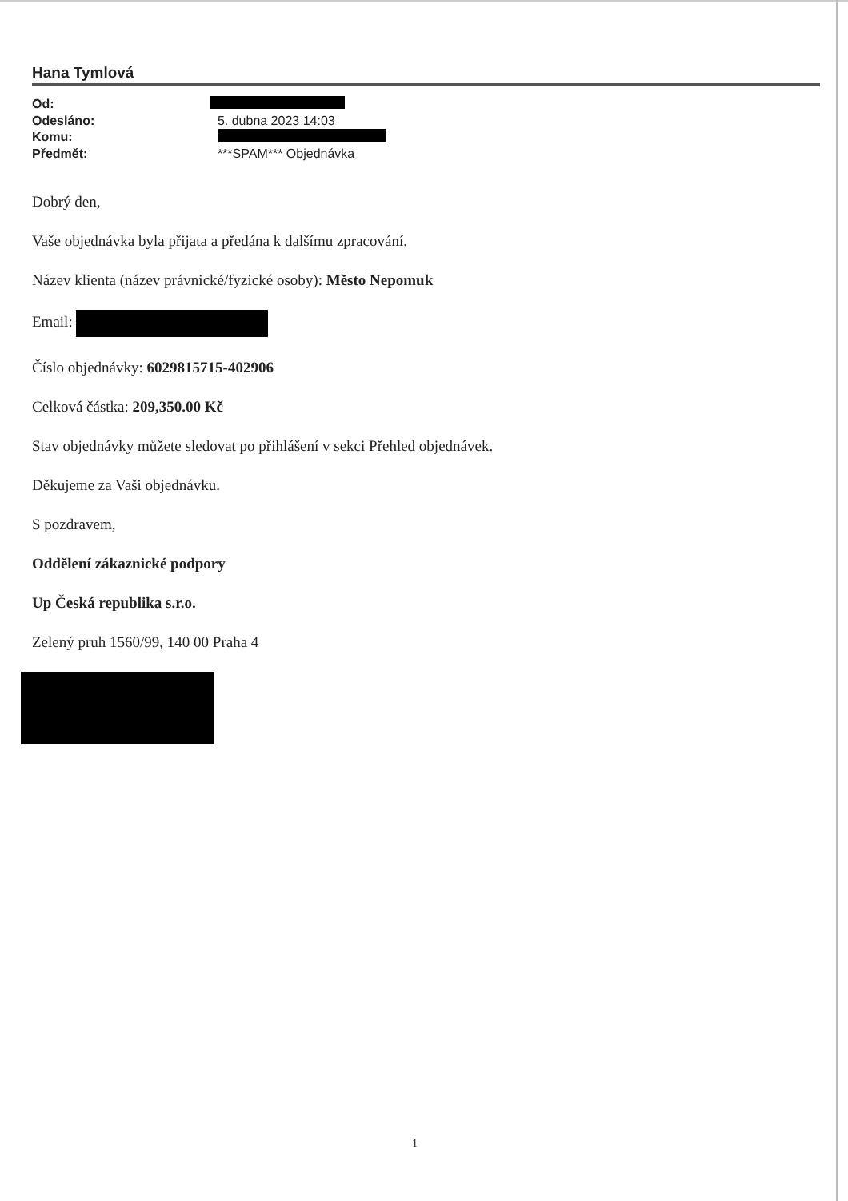Hana Tymlová
| Od: | |
| Odesláno: | 5. dubna 2023 14:03 |
| Komu: | |
| Předmět: | ***SPAM*** Objednávka |
Dobrý den,
Vaše objednávka byla přijata a předána k dalšímu zpracování.
Název klienta (název právnické/fyzické osoby): Město Nepomuk
Email:
Číslo objednávky: 6029815715-402906
Celková částka: 209,350.00 Kč
Stav objednávky můžete sledovat po přihlášení v sekci Přehled objednávek.
Děkujeme za Vaši objednávku.
S pozdravem,
Oddělení zákaznické podpory
Up Česká republika s.r.o.
Zelený pruh 1560/99, 140 00 Praha 4
1